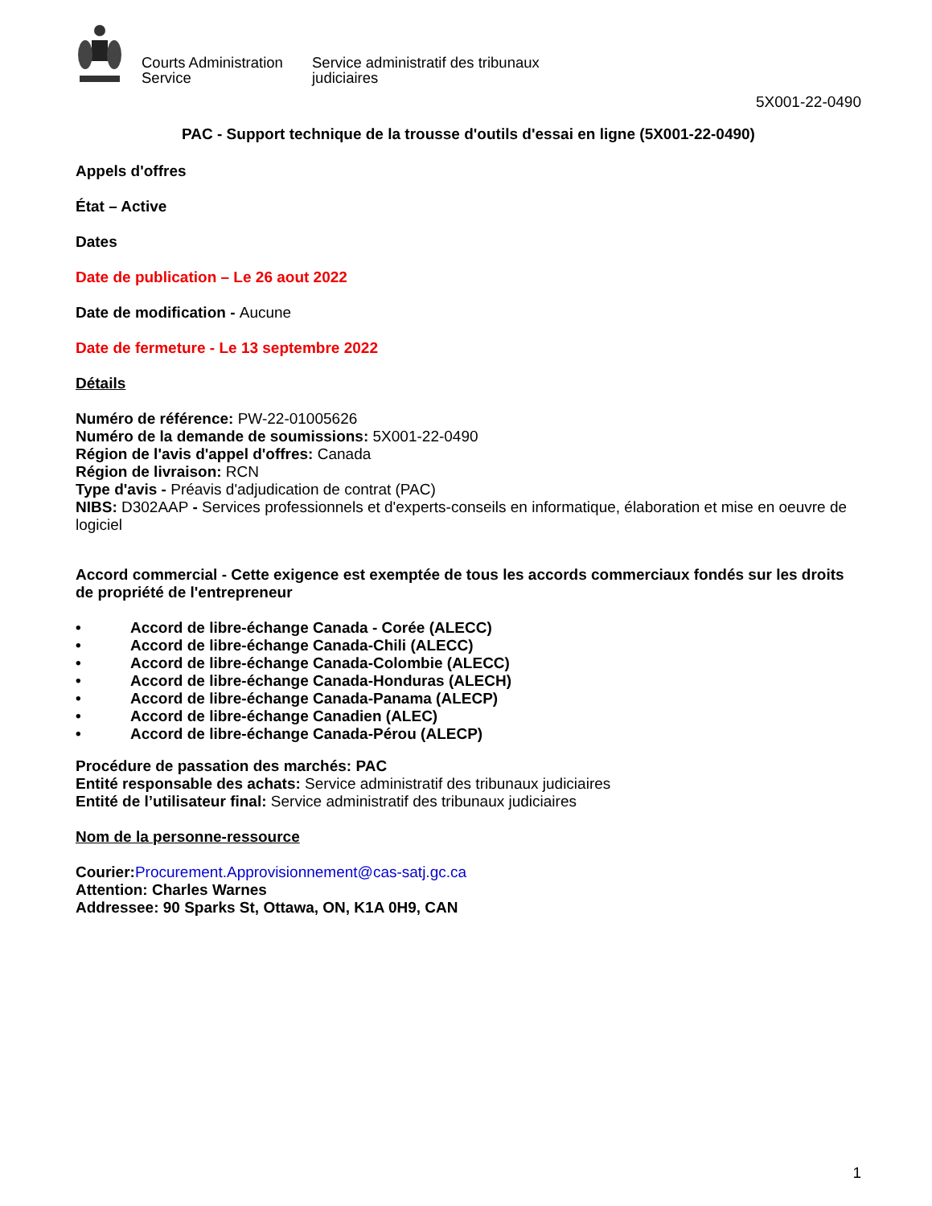Courts Administration Service
Service administratif des tribunaux judiciaires
5X001-22-0490
PAC - Support technique de la trousse d'outils d'essai en ligne (5X001-22-0490)
Appels d'offres
État – Active
Dates
Date de publication – Le 26 aout 2022
Date de modification - Aucune
Date de fermeture - Le 13 septembre 2022
Détails
Numéro de référence: PW-22-01005626
Numéro de la demande de soumissions: 5X001-22-0490
Région de l'avis d'appel d'offres: Canada
Région de livraison: RCN
Type d'avis - Préavis d'adjudication de contrat (PAC)
NIBS: D302AAP - Services professionnels et d'experts-conseils en informatique, élaboration et mise en oeuvre de logiciel
Accord commercial - Cette exigence est exemptée de tous les accords commerciaux fondés sur les droits de propriété de l'entrepreneur
• Accord de libre-échange Canada - Corée (ALECC)
• Accord de libre-échange Canada-Chili (ALECC)
• Accord de libre-échange Canada-Colombie (ALECC)
• Accord de libre-échange Canada-Honduras (ALECH)
• Accord de libre-échange Canada-Panama (ALECP)
• Accord de libre-échange Canadien (ALEC)
• Accord de libre-échange Canada-Pérou (ALECP)
Procédure de passation des marchés: PAC
Entité responsable des achats: Service administratif des tribunaux judiciaires
Entité de l’utilisateur final: Service administratif des tribunaux judiciaires
Nom de la personne-ressource
Courier: Procurement.Approvisionnement@cas-satj.gc.ca
Attention: Charles Warnes
Addressee: 90 Sparks St, Ottawa, ON, K1A 0H9, CAN
1